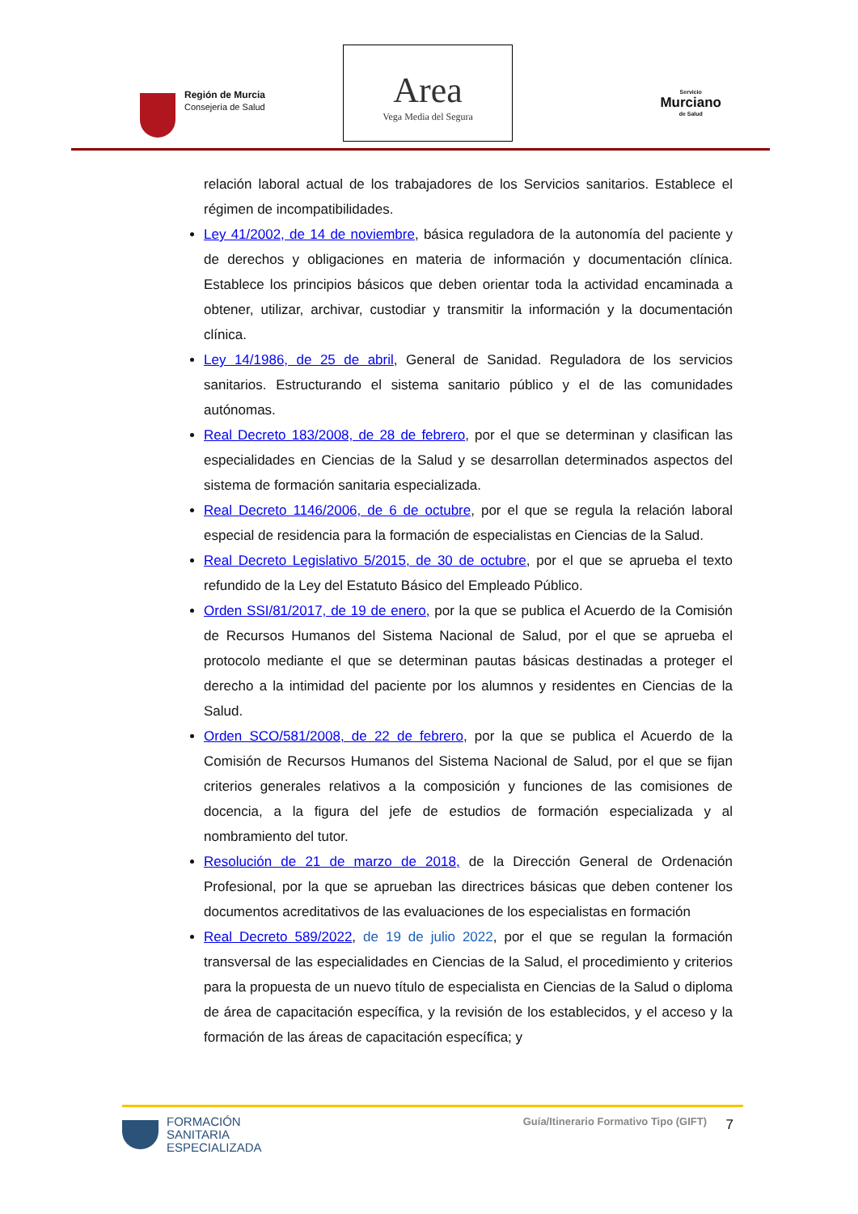Región de Murcia
Consejería de Salud
Area
Vega Media del Segura
Servicio
Murciano
de Salud
relación laboral actual de los trabajadores de los Servicios sanitarios. Establece el régimen de incompatibilidades.
Ley 41/2002, de 14 de noviembre, básica reguladora de la autonomía del paciente y de derechos y obligaciones en materia de información y documentación clínica. Establece los principios básicos que deben orientar toda la actividad encaminada a obtener, utilizar, archivar, custodiar y transmitir la información y la documentación clínica.
Ley 14/1986, de 25 de abril, General de Sanidad. Reguladora de los servicios sanitarios. Estructurando el sistema sanitario público y el de las comunidades autónomas.
Real Decreto 183/2008, de 28 de febrero, por el que se determinan y clasifican las especialidades en Ciencias de la Salud y se desarrollan determinados aspectos del sistema de formación sanitaria especializada.
Real Decreto 1146/2006, de 6 de octubre, por el que se regula la relación laboral especial de residencia para la formación de especialistas en Ciencias de la Salud.
Real Decreto Legislativo 5/2015, de 30 de octubre, por el que se aprueba el texto refundido de la Ley del Estatuto Básico del Empleado Público.
Orden SSI/81/2017, de 19 de enero, por la que se publica el Acuerdo de la Comisión de Recursos Humanos del Sistema Nacional de Salud, por el que se aprueba el protocolo mediante el que se determinan pautas básicas destinadas a proteger el derecho a la intimidad del paciente por los alumnos y residentes en Ciencias de la Salud.
Orden SCO/581/2008, de 22 de febrero, por la que se publica el Acuerdo de la Comisión de Recursos Humanos del Sistema Nacional de Salud, por el que se fijan criterios generales relativos a la composición y funciones de las comisiones de docencia, a la figura del jefe de estudios de formación especializada y al nombramiento del tutor.
Resolución de 21 de marzo de 2018, de la Dirección General de Ordenación Profesional, por la que se aprueban las directrices básicas que deben contener los documentos acreditativos de las evaluaciones de los especialistas en formación
Real Decreto 589/2022, de 19 de julio 2022, por el que se regulan la formación transversal de las especialidades en Ciencias de la Salud, el procedimiento y criterios para la propuesta de un nuevo título de especialista en Ciencias de la Salud o diploma de área de capacitación específica, y la revisión de los establecidos, y el acceso y la formación de las áreas de capacitación específica; y
FORMACIÓN
SANITARIA
ESPECIALIZADA
Guía/Itinerario Formativo Tipo (GIFT)
7